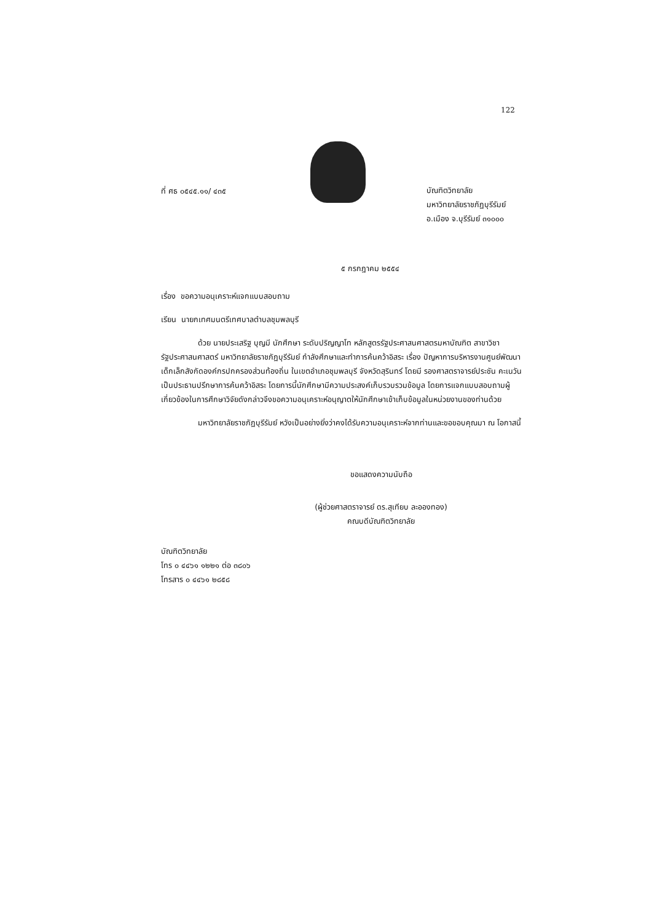122
ที่ ศธ ๐๕๔๕.๑๑/ ๔๓๕
บัณฑิตวิทยาลัย
มหาวิทยาลัยราชภัฏบุรีรัมย์
อ.เมือง จ.บุรีรัมย์ ๓๑๐๐๐
๕ กรกฎาคม ๒๕๕๔
เรื่อง ขอความอนุเคราะห์แจกแบบสอบถาม
เรียน นายกเทศมนตรีเทศบาลตำบลชุมพลบุรี
ด้วย นายประเสริฐ บุญมี นักศึกษา ระดับปริญญาโท หลักสูตรรัฐประศาสนศาสตรมหาบัณฑิต สาขาวิชารัฐประศาสนศาสตร์ มหาวิทยาลัยราชภัฏบุรีรัมย์ กำลังศึกษาและทำการค้นคว้าอิสระ เรื่อง ปัญหาการบริหารงานศูนย์พัฒนาเด็กเล็กสังกัดองค์กรปกครองส่วนท้องถิ่น ในเขตอำเภอชุมพลบุรี จังหวัดสุรินทร์ โดยมี รองศาสตราจารย์ประชัน คะเนวัน เป็นประธานปรึกษาการค้นคว้าอิสระ โดยการนี้นักศึกษามีความประสงค์เก็บรวบรวมข้อมูล โดยการแจกแบบสอบถามผู้เกี่ยวข้องในการศึกษาวิจัยดังกล่าวจึงขอความอนุเคราะห์อนุญาตให้นักศึกษาเข้าเก็บข้อมูลในหน่วยงานของท่านด้วย
มหาวิทยาลัยราชภัฏบุรีรัมย์ หวังเป็นอย่างยิ่งว่าคงได้รับความอนุเคราะห์จากท่านและขอขอบคุณมา ณ โอกาสนี้
ขอแสดงความนับถือ
(ผู้ช่วยศาสตราจารย์ ดร.สุเทียบ ละอองทอง)
คณบดีบัณฑิตวิทยาลัย
บัณฑิตวิทยาลัย
โทร ๐ ๔๔๖๑ ๑๒๒๑ ต่อ ๓๘๐๖
โทรสาร ๐ ๔๔๖๑ ๒๘๕๘